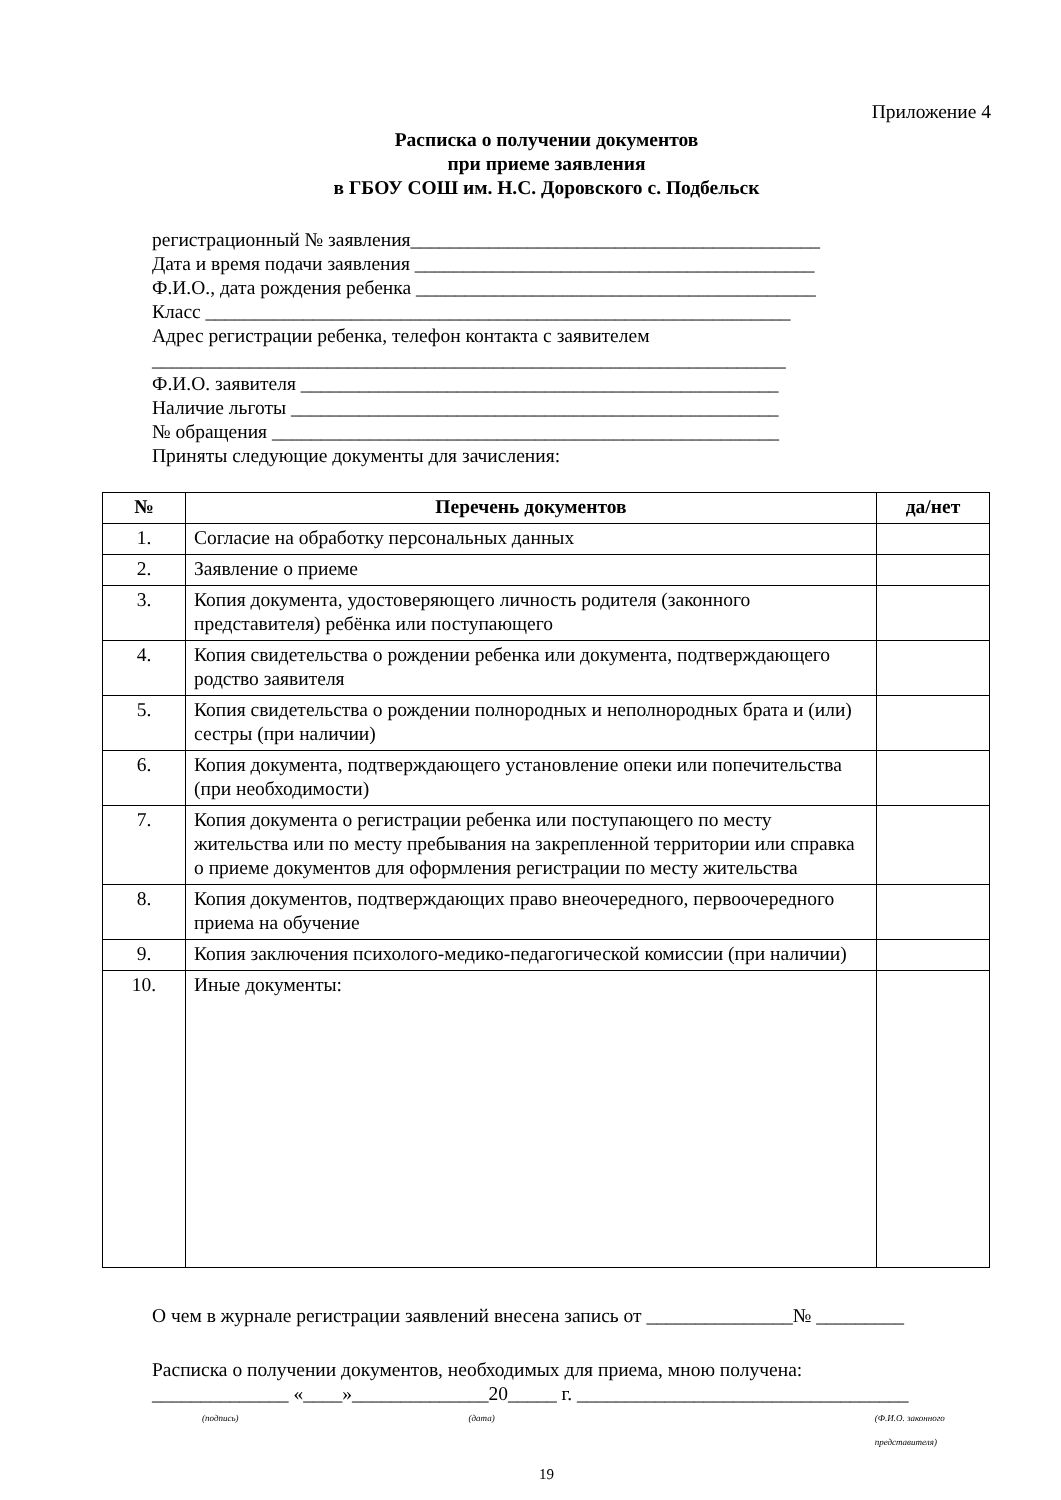Приложение 4
Расписка о получении документов
при приеме заявления
в ГБОУ СОШ им. Н.С. Доровского с. Подбельск
регистрационный № заявления__________________________________________
Дата и время подачи заявления _________________________________________
Ф.И.О., дата рождения ребенка _________________________________________
Класс ____________________________________________________________
Адрес регистрации ребенка, телефон контакта с заявителем
_________________________________________________________________
Ф.И.О. заявителя _________________________________________________
Наличие льготы __________________________________________________
№ обращения ____________________________________________________
Приняты следующие документы для зачисления:
| № | Перечень документов | да/нет |
| --- | --- | --- |
| 1. | Согласие на обработку персональных данных | |
| 2. | Заявление о приеме | |
| 3. | Копия документа, удостоверяющего личность родителя (законного представителя) ребёнка или поступающего | |
| 4. | Копия свидетельства о рождении ребенка или документа, подтверждающего родство заявителя | |
| 5. | Копия свидетельства о рождении полнородных и неполнородных брата и (или) сестры (при наличии) | |
| 6. | Копия документа, подтверждающего установление опеки или попечительства (при необходимости) | |
| 7. | Копия документа о регистрации ребенка или поступающего по месту жительства или по месту пребывания на закрепленной территории или справка о приеме документов для оформления регистрации по месту жительства | |
| 8. | Копия документов, подтверждающих право внеочередного, первоочередного приема на обучение | |
| 9. | Копия заключения психолого-медико-педагогической комиссии (при наличии) | |
| 10. | Иные документы: | |
О чем в журнале регистрации заявлений внесена запись от _______________№ _________
Расписка о получении документов, необходимых для приема, мною получена:
______________ «____»______________20_____ г. __________________________________
(подпись) (дата) (Ф.И.О. законного представителя)
19